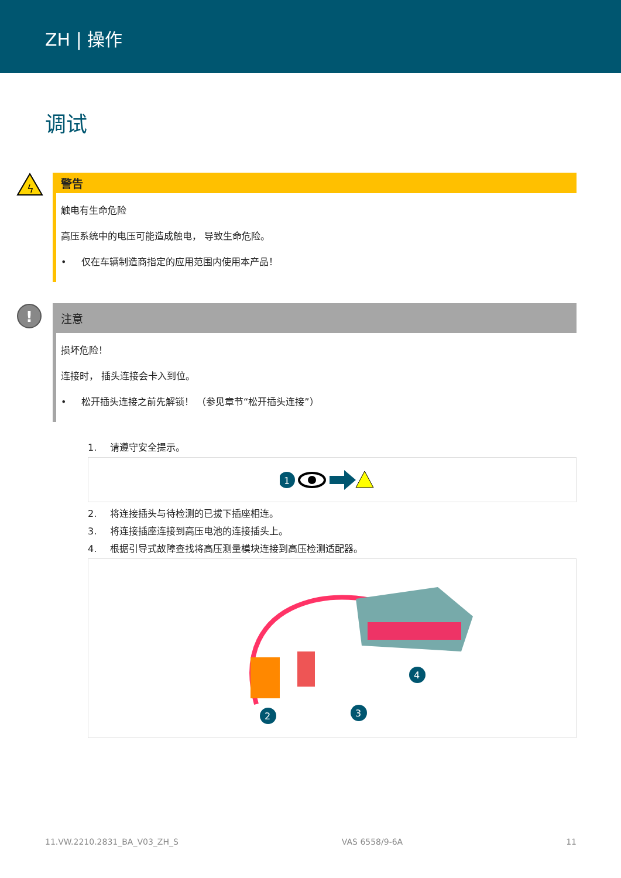ZH | 操作
调试
ϟ
警告
触电有生命危险
高压系统中的电压可能造成触电， 导致生命危险。
• 仅在车辆制造商指定的应用范围内使用本产品！
!
注意
损坏危险！
连接时， 插头连接会卡入到位。
• 松开插头连接之前先解锁！ （参见章节“松开插头连接”）
1. 请遵守安全提示。
1
2. 将连接插头与待检测的已拔下插座相连。
3. 将连接插座连接到高压电池的连接插头上。
4. 根据引导式故障查找将高压测量模块连接到高压检测适配器。
2
3
4
11.VW.2210.2831_BA_V03_ZH_S VAS 6558/9-6A 11